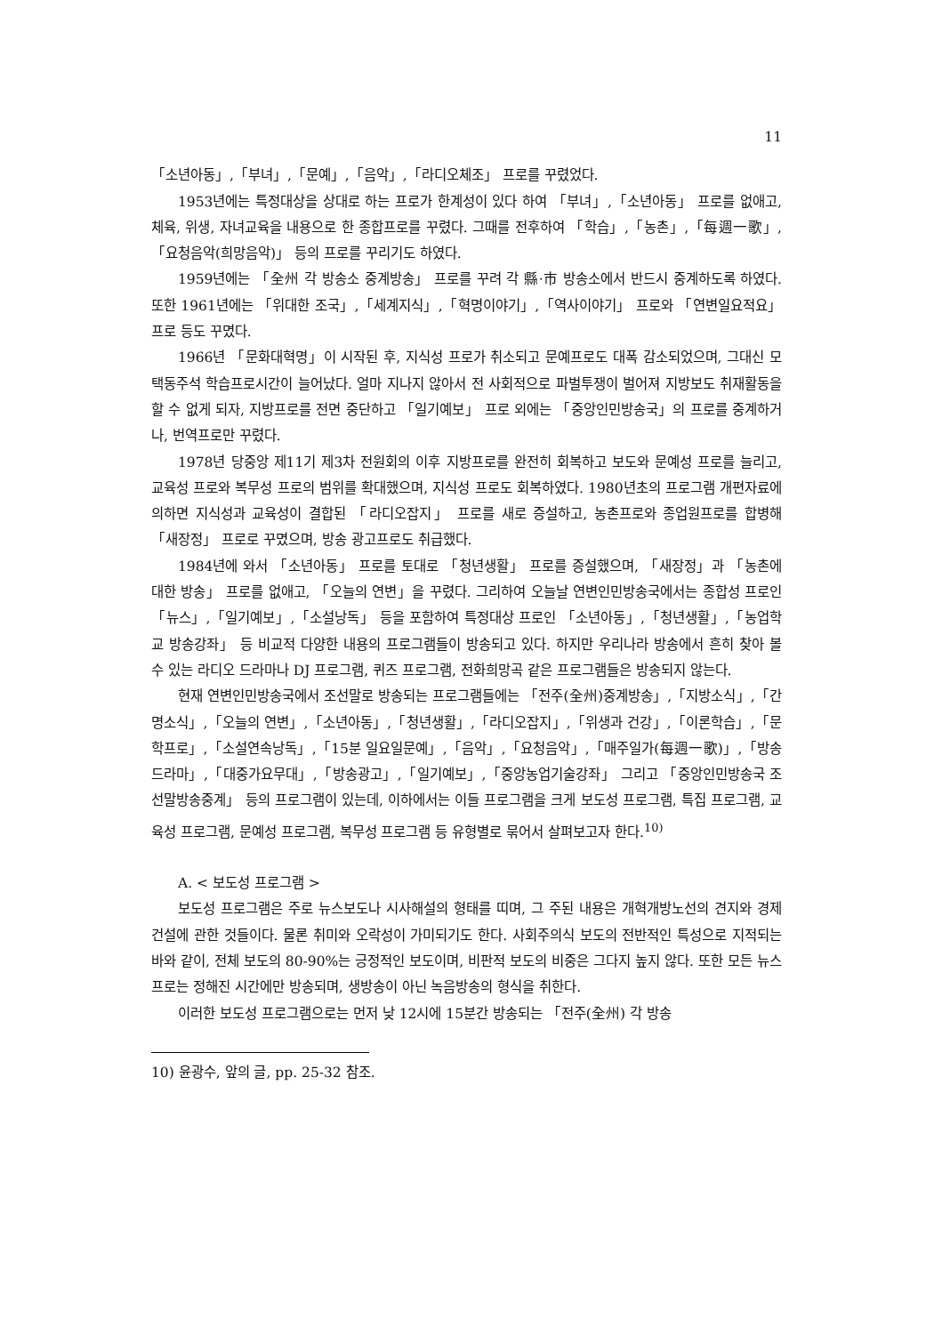11
「소년아동」,「부녀」,「문예」,「음악」,「라디오체조」 프로를 꾸렸었다.
1953년에는 특정대상을 상대로 하는 프로가 한계성이 있다 하여 「부녀」,「소년아동」 프로를 없애고, 체육, 위생, 자녀교육을 내용으로 한 종합프로를 꾸렸다. 그때를 전후하여 「학습」,「농촌」,「每週一歌」,「요청음악(희망음악)」 등의 프로를 꾸리기도 하였다.
1959년에는 「全州 각 방송소 중계방송」 프로를 꾸려 각 縣·市 방송소에서 반드시 중계하도록 하였다. 또한 1961년에는 「위대한 조국」,「세계지식」,「혁명이야기」,「역사이야기」 프로와 「연변일요적요」 프로 등도 꾸몄다.
1966년 「문화대혁명」이 시작된 후, 지식성 프로가 취소되고 문예프로도 대폭 감소되었으며, 그대신 모택동주석 학습프로시간이 늘어났다. 얼마 지나지 않아서 전 사회적으로 파벌투쟁이 벌어져 지방보도 취재활동을 할 수 없게 되자, 지방프로를 전면 중단하고 「일기예보」 프로 외에는 「중앙인민방송국」의 프로를 중계하거나, 번역프로만 꾸렸다.
1978년 당중앙 제11기 제3차 전원회의 이후 지방프로를 완전히 회복하고 보도와 문예성 프로를 늘리고, 교육성 프로와 복무성 프로의 범위를 확대했으며, 지식성 프로도 회복하였다. 1980년초의 프로그램 개편자료에 의하면 지식성과 교육성이 결합된 「라디오잡지」 프로를 새로 증설하고, 농촌프로와 종업원프로를 합병해 「새장정」 프로로 꾸몄으며, 방송 광고프로도 취급했다.
1984년에 와서 「소년아동」 프로를 토대로 「청년생활」 프로를 증설했으며, 「새장정」과 「농촌에 대한 방송」 프로를 없애고, 「오늘의 연변」을 꾸렸다. 그리하여 오늘날 연변인민방송국에서는 종합성 프로인 「뉴스」,「일기예보」,「소설낭독」 등을 포함하여 특정대상 프로인 「소년아동」,「청년생활」,「농업학교 방송강좌」 등 비교적 다양한 내용의 프로그램들이 방송되고 있다. 하지만 우리나라 방송에서 흔히 찾아 볼 수 있는 라디오 드라마나 DJ 프로그램, 퀴즈 프로그램, 전화희망곡 같은 프로그램들은 방송되지 않는다.
현재 연변인민방송국에서 조선말로 방송되는 프로그램들에는 「전주(全州)중계방송」,「지방소식」,「간명소식」,「오늘의 연변」,「소년아동」,「청년생활」,「라디오잡지」,「위생과 건강」,「이론학습」,「문학프로」,「소설연속낭독」,「15분 일요일문예」,「음악」,「요청음악」,「매주일가(每週一歌)」,「방송드라마」,「대중가요무대」,「방송광고」,「일기예보」,「중앙농업기술강좌」 그리고 「중앙인민방송국 조선말방송중계」 등의 프로그램이 있는데, 이하에서는 이들 프로그램을 크게 보도성 프로그램, 특집 프로그램, 교육성 프로그램, 문예성 프로그램, 복무성 프로그램 등 유형별로 묶어서 살펴보고자 한다.<sup>10)</sup>
A. < 보도성 프로그램 >
보도성 프로그램은 주로 뉴스보도나 시사해설의 형태를 띠며, 그 주된 내용은 개혁개방노선의 견지와 경제건설에 관한 것들이다. 물론 취미와 오락성이 가미되기도 한다. 사회주의식 보도의 전반적인 특성으로 지적되는 바와 같이, 전체 보도의 80-90%는 긍정적인 보도이며, 비판적 보도의 비중은 그다지 높지 않다. 또한 모든 뉴스 프로는 정해진 시간에만 방송되며, 생방송이 아닌 녹음방송의 형식을 취한다.
이러한 보도성 프로그램으로는 먼저 낮 12시에 15분간 방송되는 「전주(全州) 각 방송
10) 윤광수, 앞의 글, pp. 25-32 참조.